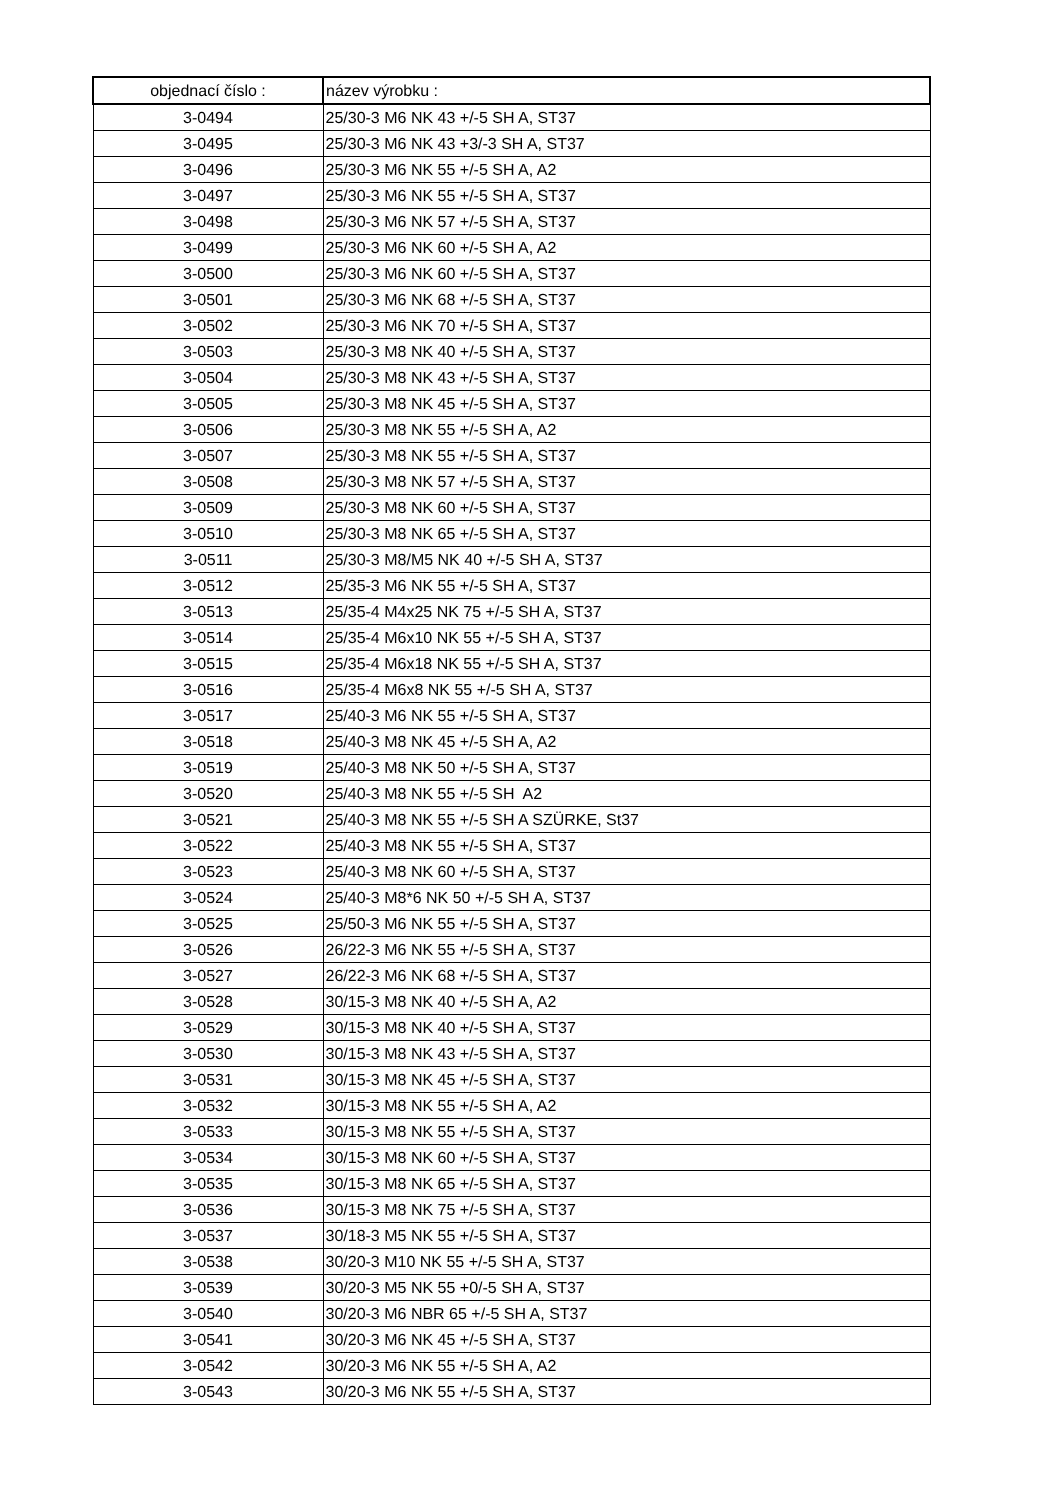| objednací číslo : | název výrobku : |
| --- | --- |
| 3-0494 | 25/30-3 M6 NK 43 +/-5 SH A, ST37 |
| 3-0495 | 25/30-3 M6 NK 43 +3/-3 SH A, ST37 |
| 3-0496 | 25/30-3 M6 NK 55 +/-5 SH A, A2 |
| 3-0497 | 25/30-3 M6 NK 55 +/-5 SH A, ST37 |
| 3-0498 | 25/30-3 M6 NK 57 +/-5 SH A, ST37 |
| 3-0499 | 25/30-3 M6 NK 60 +/-5 SH A, A2 |
| 3-0500 | 25/30-3 M6 NK 60 +/-5 SH A, ST37 |
| 3-0501 | 25/30-3 M6 NK 68 +/-5 SH A, ST37 |
| 3-0502 | 25/30-3 M6 NK 70 +/-5 SH A, ST37 |
| 3-0503 | 25/30-3 M8 NK 40 +/-5 SH A, ST37 |
| 3-0504 | 25/30-3 M8 NK 43 +/-5 SH A, ST37 |
| 3-0505 | 25/30-3 M8 NK 45 +/-5 SH A, ST37 |
| 3-0506 | 25/30-3 M8 NK 55 +/-5 SH A, A2 |
| 3-0507 | 25/30-3 M8 NK 55 +/-5 SH A, ST37 |
| 3-0508 | 25/30-3 M8 NK 57 +/-5 SH A, ST37 |
| 3-0509 | 25/30-3 M8 NK 60 +/-5 SH A, ST37 |
| 3-0510 | 25/30-3 M8 NK 65 +/-5 SH A, ST37 |
| 3-0511 | 25/30-3 M8/M5 NK 40 +/-5 SH A, ST37 |
| 3-0512 | 25/35-3 M6 NK 55 +/-5 SH A, ST37 |
| 3-0513 | 25/35-4 M4x25 NK 75 +/-5 SH A, ST37 |
| 3-0514 | 25/35-4 M6x10 NK 55 +/-5 SH A, ST37 |
| 3-0515 | 25/35-4 M6x18 NK 55 +/-5 SH A, ST37 |
| 3-0516 | 25/35-4 M6x8 NK 55 +/-5 SH A, ST37 |
| 3-0517 | 25/40-3 M6 NK 55 +/-5 SH A, ST37 |
| 3-0518 | 25/40-3 M8 NK 45 +/-5 SH A, A2 |
| 3-0519 | 25/40-3 M8 NK 50 +/-5 SH A, ST37 |
| 3-0520 | 25/40-3 M8 NK 55 +/-5 SH A2 |
| 3-0521 | 25/40-3 M8 NK 55 +/-5 SH A SZÜRKE, St37 |
| 3-0522 | 25/40-3 M8 NK 55 +/-5 SH A, ST37 |
| 3-0523 | 25/40-3 M8 NK 60 +/-5 SH A, ST37 |
| 3-0524 | 25/40-3 M8*6 NK 50 +/-5 SH A, ST37 |
| 3-0525 | 25/50-3 M6 NK 55 +/-5 SH A, ST37 |
| 3-0526 | 26/22-3 M6 NK 55 +/-5 SH A, ST37 |
| 3-0527 | 26/22-3 M6 NK 68 +/-5 SH A, ST37 |
| 3-0528 | 30/15-3 M8 NK 40 +/-5 SH A, A2 |
| 3-0529 | 30/15-3 M8 NK 40 +/-5 SH A, ST37 |
| 3-0530 | 30/15-3 M8 NK 43 +/-5 SH A, ST37 |
| 3-0531 | 30/15-3 M8 NK 45 +/-5 SH A, ST37 |
| 3-0532 | 30/15-3 M8 NK 55 +/-5 SH A, A2 |
| 3-0533 | 30/15-3 M8 NK 55 +/-5 SH A, ST37 |
| 3-0534 | 30/15-3 M8 NK 60 +/-5 SH A, ST37 |
| 3-0535 | 30/15-3 M8 NK 65 +/-5 SH A, ST37 |
| 3-0536 | 30/15-3 M8 NK 75 +/-5 SH A, ST37 |
| 3-0537 | 30/18-3 M5 NK 55 +/-5 SH A, ST37 |
| 3-0538 | 30/20-3 M10 NK 55 +/-5 SH A, ST37 |
| 3-0539 | 30/20-3 M5 NK 55 +0/-5 SH A, ST37 |
| 3-0540 | 30/20-3 M6 NBR 65 +/-5 SH A, ST37 |
| 3-0541 | 30/20-3 M6 NK 45 +/-5 SH A, ST37 |
| 3-0542 | 30/20-3 M6 NK 55 +/-5 SH A, A2 |
| 3-0543 | 30/20-3 M6 NK 55 +/-5 SH A, ST37 |